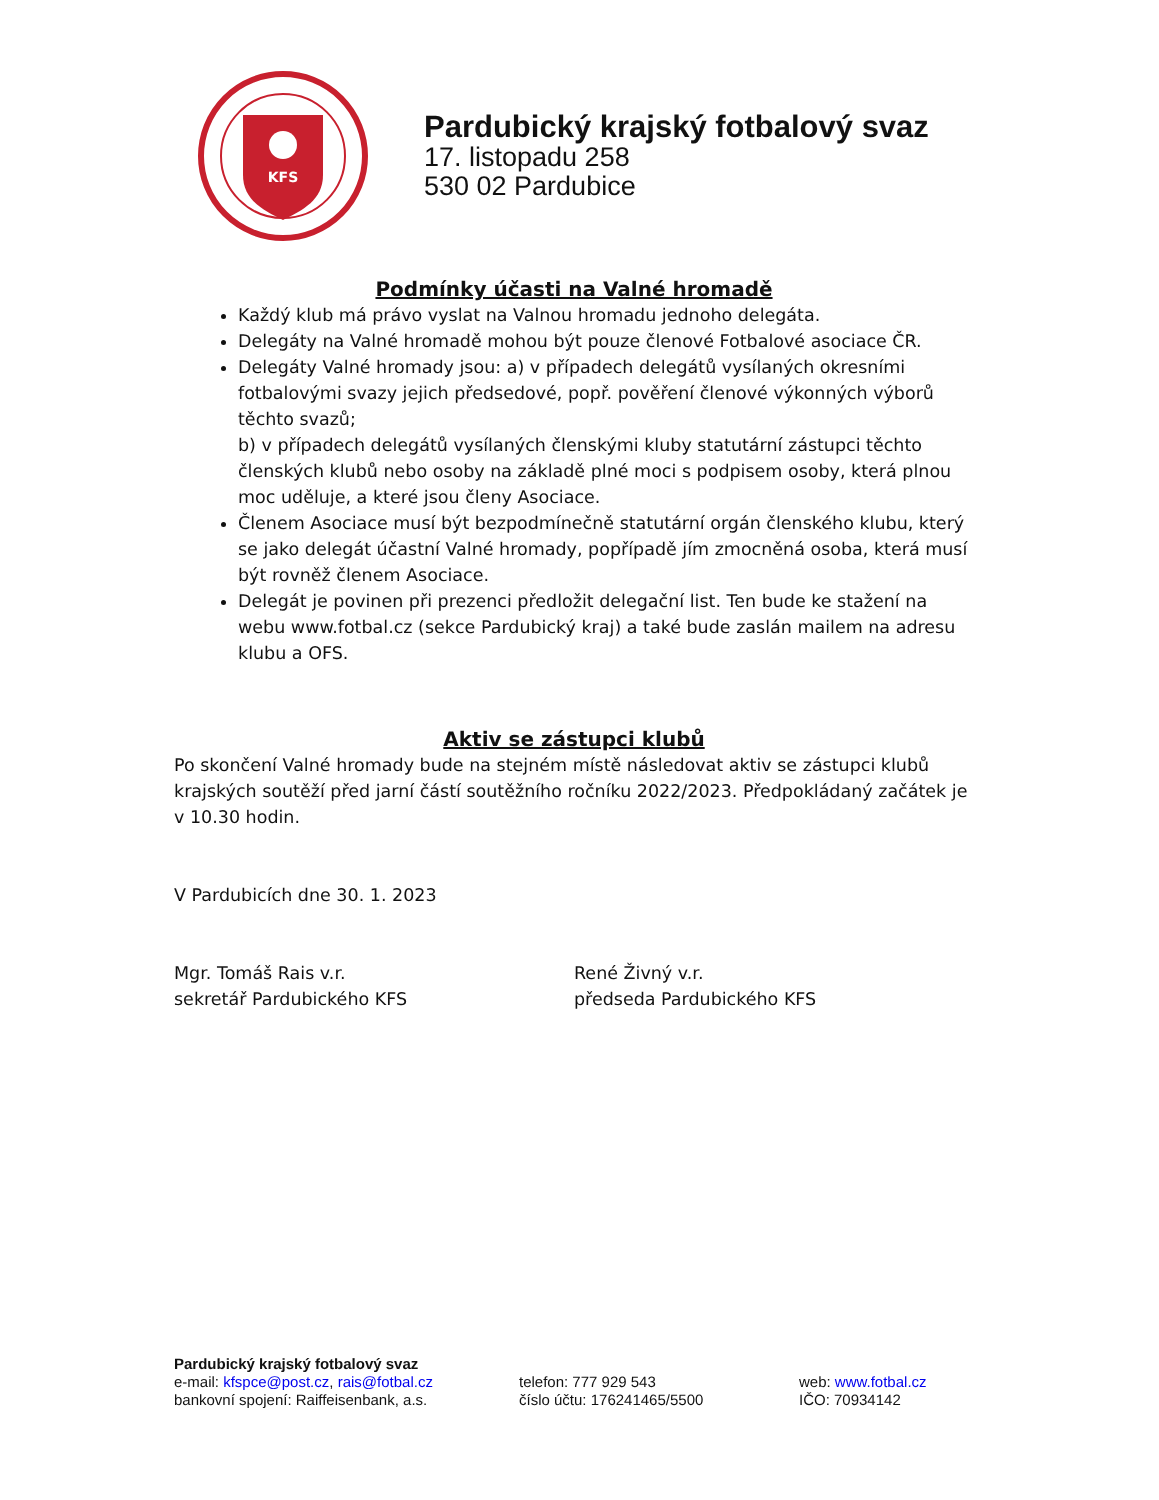KFS
Pardubický krajský fotbalový svaz
17. listopadu 258
530 02 Pardubice
Podmínky účasti na Valné hromadě
Každý klub má právo vyslat na Valnou hromadu jednoho delegáta.
Delegáty na Valné hromadě mohou být pouze členové Fotbalové asociace ČR.
Delegáty Valné hromady jsou: a) v případech delegátů vysílaných okresními fotbalovými svazy jejich předsedové, popř. pověření členové výkonných výborů těchto svazů;
b) v případech delegátů vysílaných členskými kluby statutární zástupci těchto členských klubů nebo osoby na základě plné moci s podpisem osoby, která plnou moc uděluje, a které jsou členy Asociace.
Členem Asociace musí být bezpodmínečně statutární orgán členského klubu, který se jako delegát účastní Valné hromady, popřípadě jím zmocněná osoba, která musí být rovněž členem Asociace.
Delegát je povinen při prezenci předložit delegační list. Ten bude ke stažení na webu www.fotbal.cz (sekce Pardubický kraj) a také bude zaslán mailem na adresu klubu a OFS.
Aktiv se zástupci klubů
Po skončení Valné hromady bude na stejném místě následovat aktiv se zástupci klubů krajských soutěží před jarní částí soutěžního ročníku 2022/2023. Předpokládaný začátek je v 10.30 hodin.
V Pardubicích dne 30. 1. 2023
Mgr. Tomáš Rais v.r.
sekretář Pardubického KFS
René Živný v.r.
předseda Pardubického KFS
Pardubický krajský fotbalový svaz
e-mail: kfspce@post.cz, rais@fotbal.cz
bankovní spojení: Raiffeisenbank, a.s.
telefon: 777 929 543
číslo účtu: 176241465/5500
web: www.fotbal.cz
IČO: 70934142